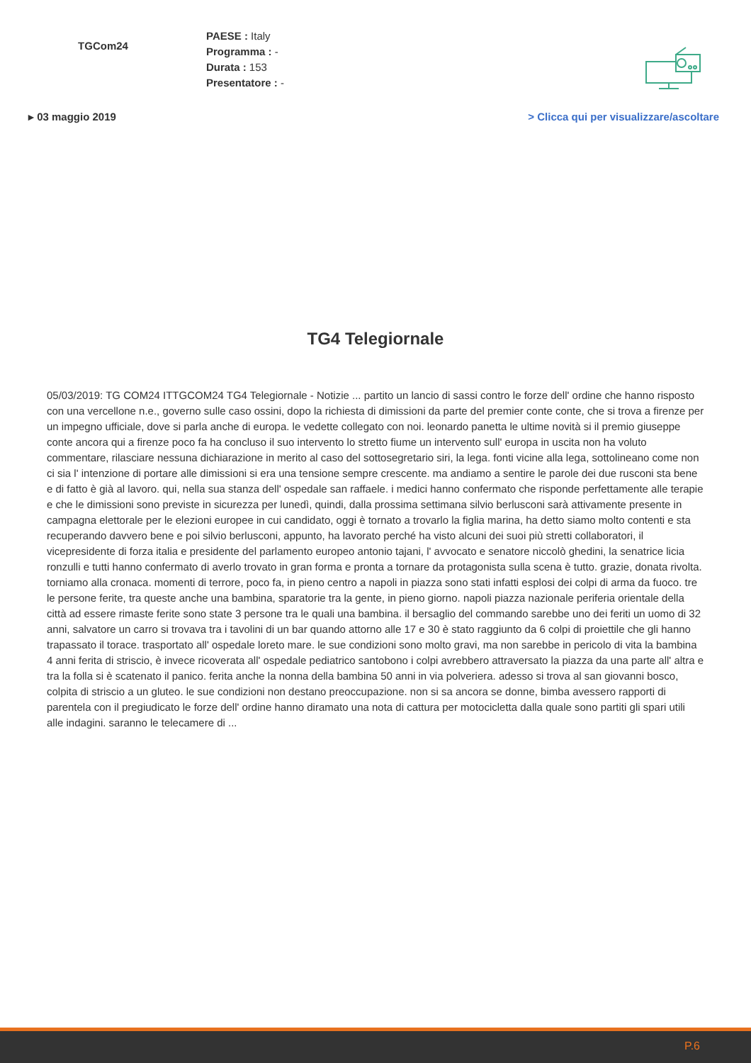TGCom24
PAESE : Italy
Programma : -
Durata : 153
Presentatore : -
▸ 03 maggio 2019 > Clicca qui per visualizzare/ascoltare
TG4 Telegiornale
05/03/2019: TG COM24 ITTGCOM24 TG4 Telegiornale - Notizie ... partito un lancio di sassi contro le forze dell' ordine che hanno risposto con una vercellone n.e., governo sulle caso ossini, dopo la richiesta di dimissioni da parte del premier conte conte, che si trova a firenze per un impegno ufficiale, dove si parla anche di europa. le vedette collegato con noi. leonardo panetta le ultime novità si il premio giuseppe conte ancora qui a firenze poco fa ha concluso il suo intervento lo stretto fiume un intervento sull' europa in uscita non ha voluto commentare, rilasciare nessuna dichiarazione in merito al caso del sottosegretario siri, la lega. fonti vicine alla lega, sottolineano come non ci sia l' intenzione di portare alle dimissioni si era una tensione sempre crescente. ma andiamo a sentire le parole dei due rusconi sta bene e di fatto è già al lavoro. qui, nella sua stanza dell' ospedale san raffaele. i medici hanno confermato che risponde perfettamente alle terapie e che le dimissioni sono previste in sicurezza per lunedì, quindi, dalla prossima settimana silvio berlusconi sarà attivamente presente in campagna elettorale per le elezioni europee in cui candidato, oggi è tornato a trovarlo la figlia marina, ha detto siamo molto contenti e sta recuperando davvero bene e poi silvio berlusconi, appunto, ha lavorato perché ha visto alcuni dei suoi più stretti collaboratori, il vicepresidente di forza italia e presidente del parlamento europeo antonio tajani, l' avvocato e senatore niccolò ghedini, la senatrice licia ronzulli e tutti hanno confermato di averlo trovato in gran forma e pronta a tornare da protagonista sulla scena è tutto. grazie, donata rivolta. torniamo alla cronaca. momenti di terrore, poco fa, in pieno centro a napoli in piazza sono stati infatti esplosi dei colpi di arma da fuoco. tre le persone ferite, tra queste anche una bambina, sparatorie tra la gente, in pieno giorno. napoli piazza nazionale periferia orientale della città ad essere rimaste ferite sono state 3 persone tra le quali una bambina. il bersaglio del commando sarebbe uno dei feriti un uomo di 32 anni, salvatore un carro si trovava tra i tavolini di un bar quando attorno alle 17 e 30 è stato raggiunto da 6 colpi di proiettile che gli hanno trapassato il torace. trasportato all' ospedale loreto mare. le sue condizioni sono molto gravi, ma non sarebbe in pericolo di vita la bambina 4 anni ferita di striscio, è invece ricoverata all' ospedale pediatrico santobono i colpi avrebbero attraversato la piazza da una parte all' altra e tra la folla si è scatenato il panico. ferita anche la nonna della bambina 50 anni in via polveriera. adesso si trova al san giovanni bosco, colpita di striscio a un gluteo. le sue condizioni non destano preoccupazione. non si sa ancora se donne, bimba avessero rapporti di parentela con il pregiudicato le forze dell' ordine hanno diramato una nota di cattura per motocicletta dalla quale sono partiti gli spari utili alle indagini. saranno le telecamere di ...
P.6